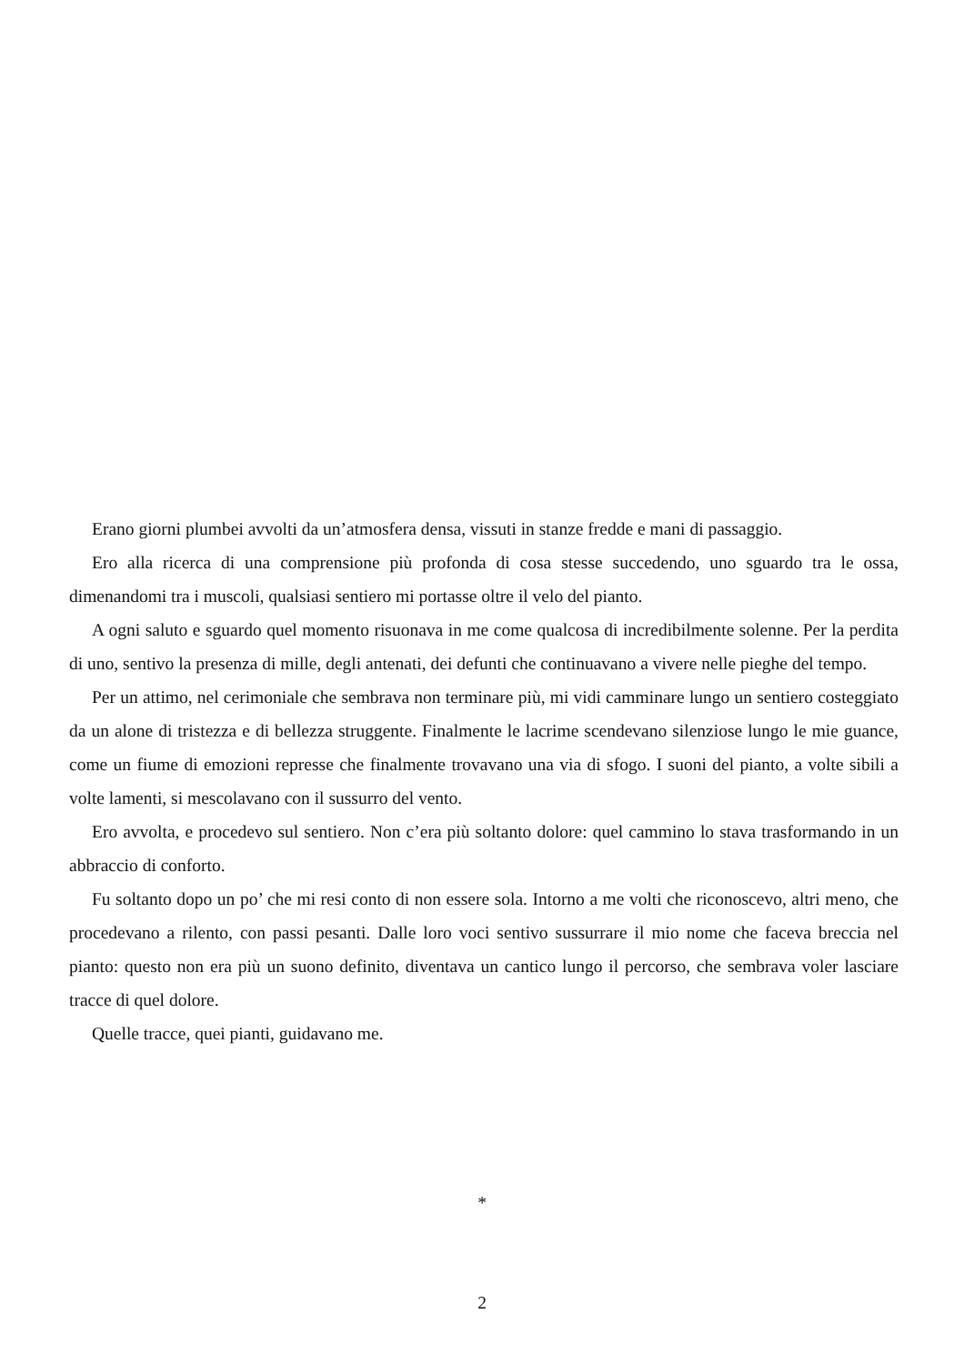Erano giorni plumbei avvolti da un’atmosfera densa, vissuti in stanze fredde e mani di passaggio.
Ero alla ricerca di una comprensione più profonda di cosa stesse succedendo, uno sguardo tra le ossa, dimenandomi tra i muscoli, qualsiasi sentiero mi portasse oltre il velo del pianto.
A ogni saluto e sguardo quel momento risuonava in me come qualcosa di incredibilmente solenne. Per la perdita di uno, sentivo la presenza di mille, degli antenati, dei defunti che continuavano a vivere nelle pieghe del tempo.
Per un attimo, nel cerimoniale che sembrava non terminare più, mi vidi camminare lungo un sentiero costeggiato da un alone di tristezza e di bellezza struggente. Finalmente le lacrime scendevano silenziose lungo le mie guance, come un fiume di emozioni represse che finalmente trovavano una via di sfogo. I suoni del pianto, a volte sibili a volte lamenti, si mescolavano con il sussurro del vento.
Ero avvolta, e procedevo sul sentiero. Non c’era più soltanto dolore: quel cammino lo stava trasformando in un abbraccio di conforto.
Fu soltanto dopo un po’ che mi resi conto di non essere sola. Intorno a me volti che riconoscevo, altri meno, che procedevano a rilento, con passi pesanti. Dalle loro voci sentivo sussurrare il mio nome che faceva breccia nel pianto: questo non era più un suono definito, diventava un cantico lungo il percorso, che sembrava voler lasciare tracce di quel dolore.
Quelle tracce, quei pianti, guidavano me.
*
2